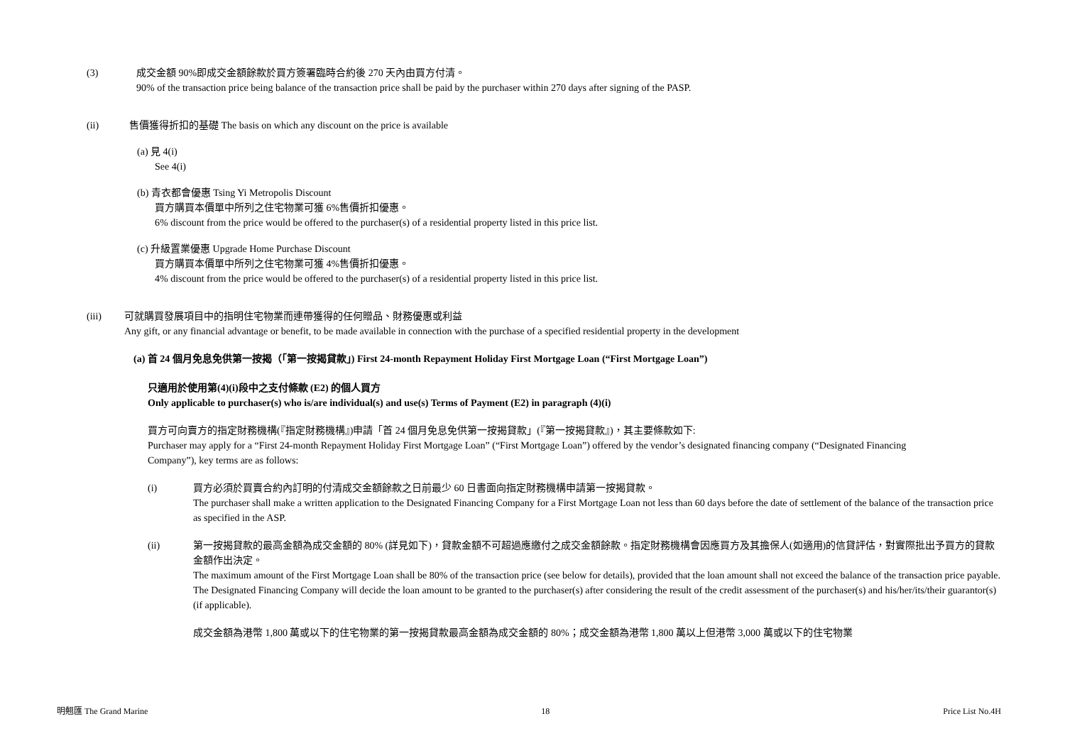(3) 成交金額 90%即成交金額餘款於買方簽署臨時合約後 270 天內由買方付清。
90% of the transaction price being balance of the transaction price shall be paid by the purchaser within 270 days after signing of the PASP.
(ii) 售價獲得折扣的基礎 The basis on which any discount on the price is available
(a) 見 4(i)
See 4(i)
(b) 青衣都會優惠 Tsing Yi Metropolis Discount
買方購買本價單中所列之住宅物業可獲 6%售價折扣優惠。
6% discount from the price would be offered to the purchaser(s) of a residential property listed in this price list.
(c) 升級置業優惠 Upgrade Home Purchase Discount
買方購買本價單中所列之住宅物業可獲 4%售價折扣優惠。
4% discount from the price would be offered to the purchaser(s) of a residential property listed in this price list.
(iii) 可就購買發展項目中的指明住宅物業而連帶獲得的任何贈品、財務優惠或利益
Any gift, or any financial advantage or benefit, to be made available in connection with the purchase of a specified residential property in the development
(a) 首 24 個月免息免供第一按揭（「第一按揭貸款」) First 24-month Repayment Holiday First Mortgage Loan (“First Mortgage Loan”)
只適用於使用第(4)(i)段中之支付條款 (E2) 的個人買方
Only applicable to purchaser(s) who is/are individual(s) and use(s) Terms of Payment (E2) in paragraph (4)(i)
買方可向賣方的指定財務機構(『指定財務機構』)申請「首 24 個月免息免供第一按揭貸款」(『第一按揭貸款』)，其主要條款如下:
Purchaser may apply for a “First 24-month Repayment Holiday First Mortgage Loan” (“First Mortgage Loan”) offered by the vendor’s designated financing company (“Designated Financing Company”), key terms are as follows:
(i) 買方必須於買賣合約內訂明的付清成交金額餘款之日前最少 60 日書面向指定財務機構申請第一按揭貸款。
The purchaser shall make a written application to the Designated Financing Company for a First Mortgage Loan not less than 60 days before the date of settlement of the balance of the transaction price as specified in the ASP.
(ii) 第一按揭貸款的最高金額為成交金額的 80% (詳見如下)，貸款金額不可超過應繳付之成交金額餘款。指定財務機構會因應買方及其擔保人(如適用)的信貸評估，對實際批出予買方的貸款金額作出決定。
The maximum amount of the First Mortgage Loan shall be 80% of the transaction price (see below for details), provided that the loan amount shall not exceed the balance of the transaction price payable. The Designated Financing Company will decide the loan amount to be granted to the purchaser(s) after considering the result of the credit assessment of the purchaser(s) and his/her/its/their guarantor(s) (if applicable).
成交金額為港幣 1,800 萬或以下的住宅物業的第一按揭貸款最高金額為成交金額的 80%；成交金額為港幣 1,800 萬以上但港幣 3,000 萬或以下的住宅物業
明翹匯 The Grand Marine 18 Price List No.4H